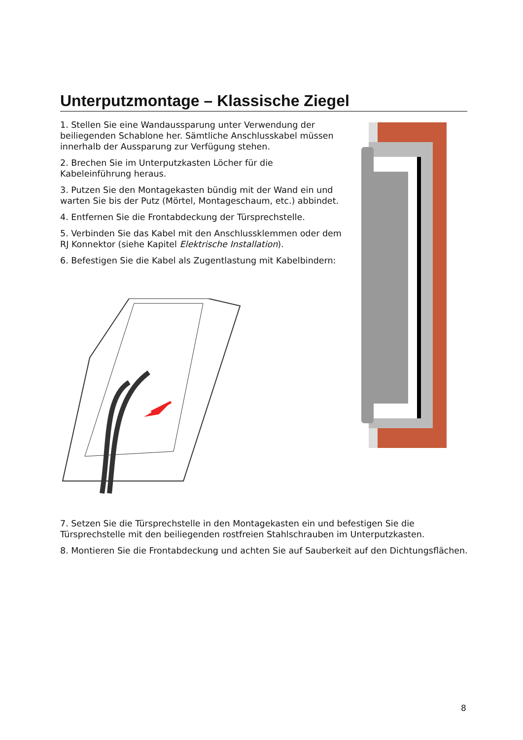Unterputzmontage – Klassische Ziegel
1. Stellen Sie eine Wandaussparung unter Verwendung der beiliegenden Schablone her. Sämtliche Anschlusskabel müssen innerhalb der Aussparung zur Verfügung stehen.
2. Brechen Sie im Unterputzkasten Löcher für die Kabeleinführung heraus.
3. Putzen Sie den Montagekasten bündig mit der Wand ein und warten Sie bis der Putz (Mörtel, Montageschaum, etc.) abbindet.
4. Entfernen Sie die Frontabdeckung der Türsprechstelle.
5. Verbinden Sie das Kabel mit den Anschlussklemmen oder dem RJ Konnektor (siehe Kapitel Elektrische Installation).
6. Befestigen Sie die Kabel als Zugentlastung mit Kabelbindern:
7. Setzen Sie die Türsprechstelle in den Montagekasten ein und befestigen Sie die Türsprechstelle mit den beiliegenden rostfreien Stahlschrauben im Unterputzkasten.
8. Montieren Sie die Frontabdeckung und achten Sie auf Sauberkeit auf den Dichtungsflächen.
8